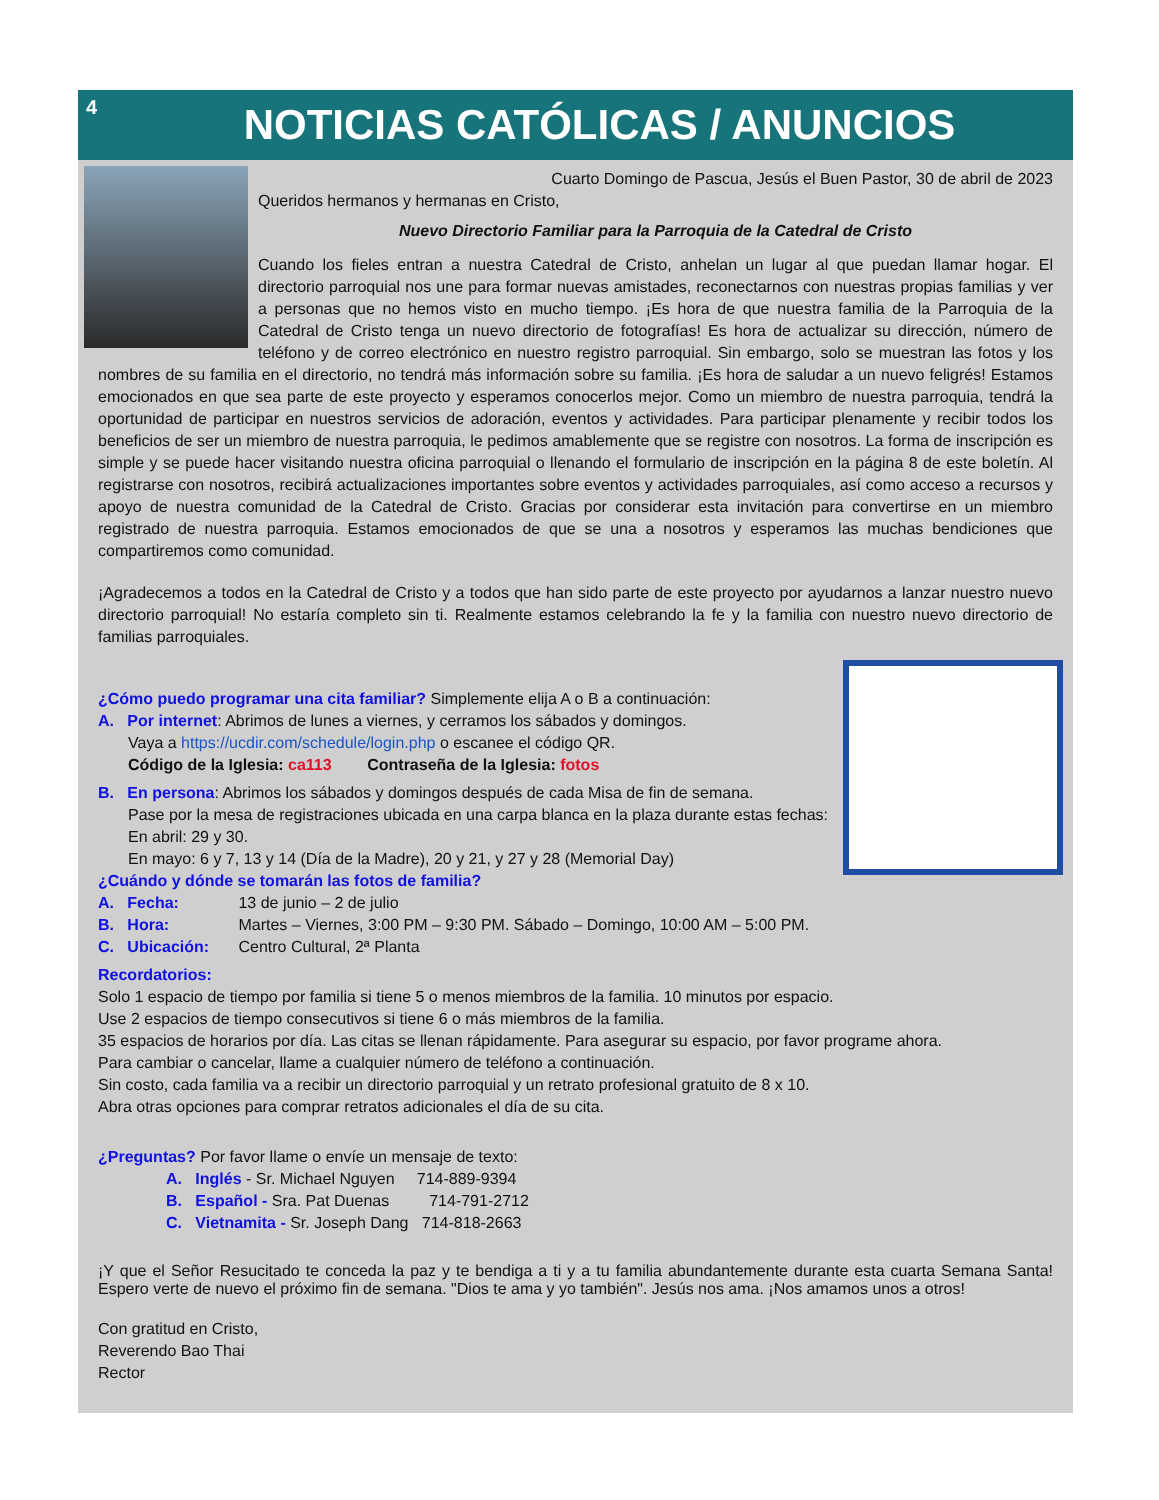4
NOTICIAS CATÓLICAS / ANUNCIOS
Cuarto Domingo de Pascua, Jesús el Buen Pastor, 30 de abril de 2023
Queridos hermanos y hermanas en Cristo,
Nuevo Directorio Familiar para la Parroquia de la Catedral de Cristo
Cuando los fieles entran a nuestra Catedral de Cristo, anhelan un lugar al que puedan llamar hogar. El directorio parroquial nos une para formar nuevas amistades, reconectarnos con nuestras propias familias y ver a personas que no hemos visto en mucho tiempo. ¡Es hora de que nuestra familia de la Parroquia de la Catedral de Cristo tenga un nuevo directorio de fotografías! Es hora de actualizar su dirección, número de teléfono y de correo electrónico en nuestro registro parroquial. Sin embargo, solo se muestran las fotos y los nombres de su familia en el directorio, no tendrá más información sobre su familia. ¡Es hora de saludar a un nuevo feligrés! Estamos emocionados en que sea parte de este proyecto y esperamos conocerlos mejor. Como un miembro de nuestra parroquia, tendrá la oportunidad de participar en nuestros servicios de adoración, eventos y actividades. Para participar plenamente y recibir todos los beneficios de ser un miembro de nuestra parroquia, le pedimos amablemente que se registre con nosotros. La forma de inscripción es simple y se puede hacer visitando nuestra oficina parroquial o llenando el formulario de inscripción en la página 8 de este boletín. Al registrarse con nosotros, recibirá actualizaciones importantes sobre eventos y actividades parroquiales, así como acceso a recursos y apoyo de nuestra comunidad de la Catedral de Cristo. Gracias por considerar esta invitación para convertirse en un miembro registrado de nuestra parroquia. Estamos emocionados de que se una a nosotros y esperamos las muchas bendiciones que compartiremos como comunidad.
¡Agradecemos a todos en la Catedral de Cristo y a todos que han sido parte de este proyecto por ayudarnos a lanzar nuestro nuevo directorio parroquial! No estaría completo sin ti. Realmente estamos celebrando la fe y la familia con nuestro nuevo directorio de familias parroquiales.
¿Cómo puedo programar una cita familiar? Simplemente elija A o B a continuación:
A. Por internet: Abrimos de lunes a viernes, y cerramos los sábados y domingos.
Vaya a https://ucdir.com/schedule/login.php o escanee el código QR.
Código de la Iglesia: ca113 Contraseña de la Iglesia: fotos
B. En persona: Abrimos los sábados y domingos después de cada Misa de fin de semana.
Pase por la mesa de registraciones ubicada en una carpa blanca en la plaza durante estas fechas: En abril: 29 y 30.
En mayo: 6 y 7, 13 y 14 (Día de la Madre), 20 y 21, y 27 y 28 (Memorial Day)
¿Cuándo y dónde se tomarán las fotos de familia?
A. Fecha: 13 de junio – 2 de julio
B. Hora: Martes – Viernes, 3:00 PM – 9:30 PM. Sábado – Domingo, 10:00 AM – 5:00 PM.
C. Ubicación: Centro Cultural, 2ª Planta
Recordatorios:
Solo 1 espacio de tiempo por familia si tiene 5 o menos miembros de la familia. 10 minutos por espacio.
Use 2 espacios de tiempo consecutivos si tiene 6 o más miembros de la familia.
35 espacios de horarios por día. Las citas se llenan rápidamente. Para asegurar su espacio, por favor programe ahora.
Para cambiar o cancelar, llame a cualquier número de teléfono a continuación.
Sin costo, cada familia va a recibir un directorio parroquial y un retrato profesional gratuito de 8 x 10.
Abra otras opciones para comprar retratos adicionales el día de su cita.
¿Preguntas? Por favor llame o envíe un mensaje de texto:
A. Inglés - Sr. Michael Nguyen 714-889-9394
B. Español - Sra. Pat Duenas 714-791-2712
C. Vietnamita - Sr. Joseph Dang 714-818-2663
¡Y que el Señor Resucitado te conceda la paz y te bendiga a ti y a tu familia abundantemente durante esta cuarta Semana Santa! Espero verte de nuevo el próximo fin de semana. "Dios te ama y yo también". Jesús nos ama. ¡Nos amamos unos a otros!
Con gratitud en Cristo,
Reverendo Bao Thai
Rector